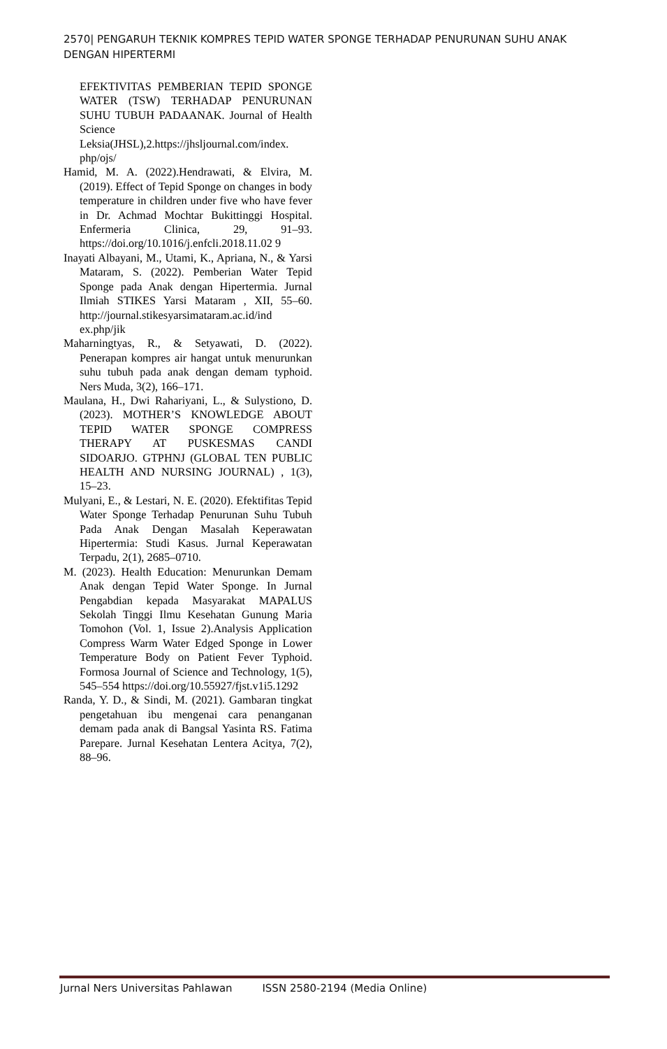2570| PENGARUH TEKNIK KOMPRES TEPID WATER SPONGE TERHADAP PENURUNAN SUHU ANAK DENGAN HIPERTERMI
EFEKTIVITAS PEMBERIAN TEPID SPONGE WATER (TSW) TERHADAP PENURUNAN SUHU TUBUH PADAANAK. Journal of Health Science Leksia(JHSL),2.https://jhsljournal.com/index. php/ojs/
Hamid, M. A. (2022).Hendrawati, & Elvira, M. (2019). Effect of Tepid Sponge on changes in body temperature in children under five who have fever in Dr. Achmad Mochtar Bukittinggi Hospital. Enfermeria Clinica, 29, 91–93. https://doi.org/10.1016/j.enfcli.2018.11.02 9
Inayati Albayani, M., Utami, K., Apriana, N., & Yarsi Mataram, S. (2022). Pemberian Water Tepid Sponge pada Anak dengan Hipertermia. Jurnal Ilmiah STIKES Yarsi Mataram , XII, 55–60. http://journal.stikesyarsimataram.ac.id/ind ex.php/jik
Maharningtyas, R., & Setyawati, D. (2022). Penerapan kompres air hangat untuk menurunkan suhu tubuh pada anak dengan demam typhoid. Ners Muda, 3(2), 166–171.
Maulana, H., Dwi Rahariyani, L., & Sulystiono, D. (2023). MOTHER’S KNOWLEDGE ABOUT TEPID WATER SPONGE COMPRESS THERAPY AT PUSKESMAS CANDI SIDOARJO. GTPHNJ (GLOBAL TEN PUBLIC HEALTH AND NURSING JOURNAL) , 1(3), 15–23.
Mulyani, E., & Lestari, N. E. (2020). Efektifitas Tepid Water Sponge Terhadap Penurunan Suhu Tubuh Pada Anak Dengan Masalah Keperawatan Hipertermia: Studi Kasus. Jurnal Keperawatan Terpadu, 2(1), 2685–0710.
M. (2023). Health Education: Menurunkan Demam Anak dengan Tepid Water Sponge. In Jurnal Pengabdian kepada Masyarakat MAPALUS Sekolah Tinggi Ilmu Kesehatan Gunung Maria Tomohon (Vol. 1, Issue 2).Analysis Application Compress Warm Water Edged Sponge in Lower Temperature Body on Patient Fever Typhoid. Formosa Journal of Science and Technology, 1(5), 545–554 https://doi.org/10.55927/fjst.v1i5.1292
Randa, Y. D., & Sindi, M. (2021). Gambaran tingkat pengetahuan ibu mengenai cara penanganan demam pada anak di Bangsal Yasinta RS. Fatima Parepare. Jurnal Kesehatan Lentera Acitya, 7(2), 88–96.
Jurnal Ners Universitas Pahlawan ISSN 2580-2194 (Media Online)